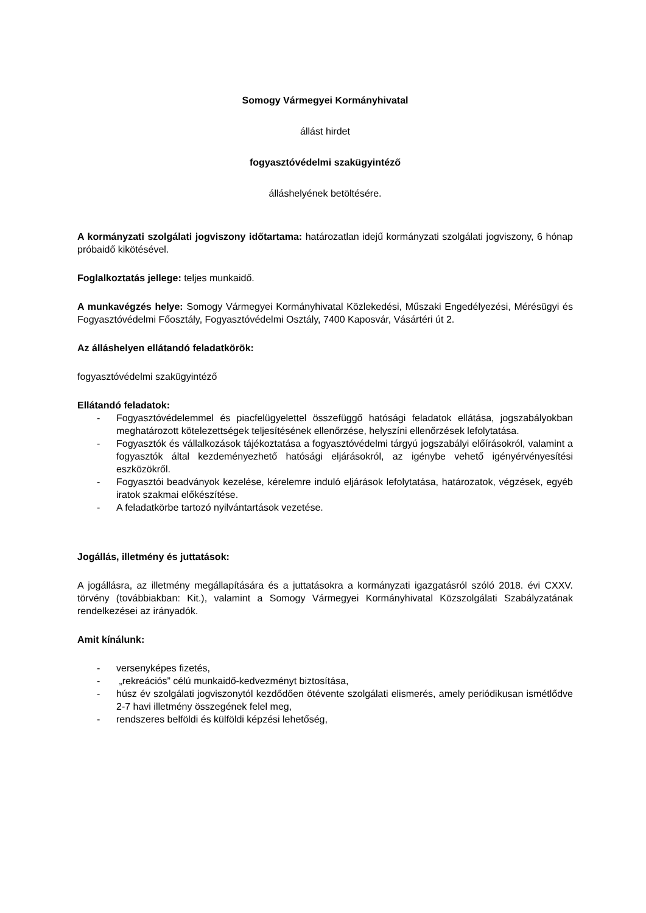Somogy Vármegyei Kormányhivatal
állást hirdet
fogyasztóvédelmi szakügyintéző
álláshelyének betöltésére.
A kormányzati szolgálati jogviszony időtartama: határozatlan idejű kormányzati szolgálati jogviszony, 6 hónap próbaidő kikötésével.
Foglalkoztatás jellege: teljes munkaidő.
A munkavégzés helye: Somogy Vármegyei Kormányhivatal Közlekedési, Műszaki Engedélyezési, Mérésügyi és Fogyasztóvédelmi Főosztály, Fogyasztóvédelmi Osztály, 7400 Kaposvár, Vásártéri út 2.
Az álláshelyen ellátandó feladatkörök:
fogyasztóvédelmi szakügyintéző
Ellátandó feladatok:
- Fogyasztóvédelemmel és piacfelügyelettel összefüggő hatósági feladatok ellátása, jogszabályokban meghatározott kötelezettségek teljesítésének ellenőrzése, helyszíni ellenőrzések lefolytatása.
- Fogyasztók és vállalkozások tájékoztatása a fogyasztóvédelmi tárgyú jogszabályi előírásokról, valamint a fogyasztók által kezdeményezhető hatósági eljárásokról, az igénybe vehető igényérvényesítési eszközökről.
- Fogyasztói beadványok kezelése, kérelemre induló eljárások lefolytatása, határozatok, végzések, egyéb iratok szakmai előkészítése.
- A feladatkörbe tartozó nyilvántartások vezetése.
Jogállás, illetmény és juttatások:
A jogállásra, az illetmény megállapítására és a juttatásokra a kormányzati igazgatásról szóló 2018. évi CXXV. törvény (továbbiakban: Kit.), valamint a Somogy Vármegyei Kormányhivatal Közszolgálati Szabályzatának rendelkezései az irányadók.
Amit kínálunk:
- versenyképes fizetés,
- „rekreációs” célú munkaidő-kedvezményt biztosítása,
- húsz év szolgálati jogviszonytól kezdődően ötévente szolgálati elismerés, amely periódikusan ismétlődve 2-7 havi illetmény összegének felel meg,
- rendszeres belföldi és külföldi képzési lehetőség,